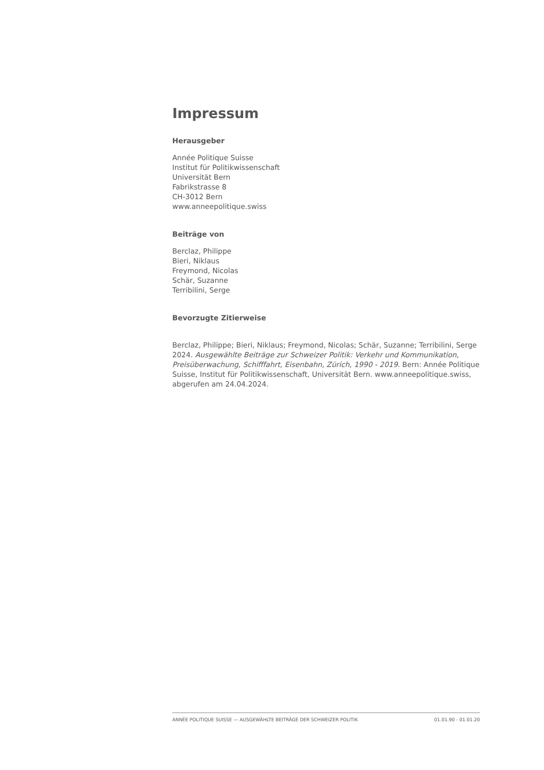Impressum
Herausgeber
Année Politique Suisse
Institut für Politikwissenschaft
Universität Bern
Fabrikstrasse 8
CH-3012 Bern
www.anneepolitique.swiss
Beiträge von
Berclaz, Philippe
Bieri, Niklaus
Freymond, Nicolas
Schär, Suzanne
Terribilini, Serge
Bevorzugte Zitierweise
Berclaz, Philippe; Bieri, Niklaus; Freymond, Nicolas; Schär, Suzanne; Terribilini, Serge 2024. Ausgewählte Beiträge zur Schweizer Politik: Verkehr und Kommunikation, Preisüberwachung, Schifffahrt, Eisenbahn, Zürich, 1990 - 2019. Bern: Année Politique Suisse, Institut für Politikwissenschaft, Universität Bern. www.anneepolitique.swiss, abgerufen am 24.04.2024.
ANNÉE POLITIQUE SUISSE — AUSGEWÄHLTE BEITRÄGE DER SCHWEIZER POLITIK 01.01.90 - 01.01.20